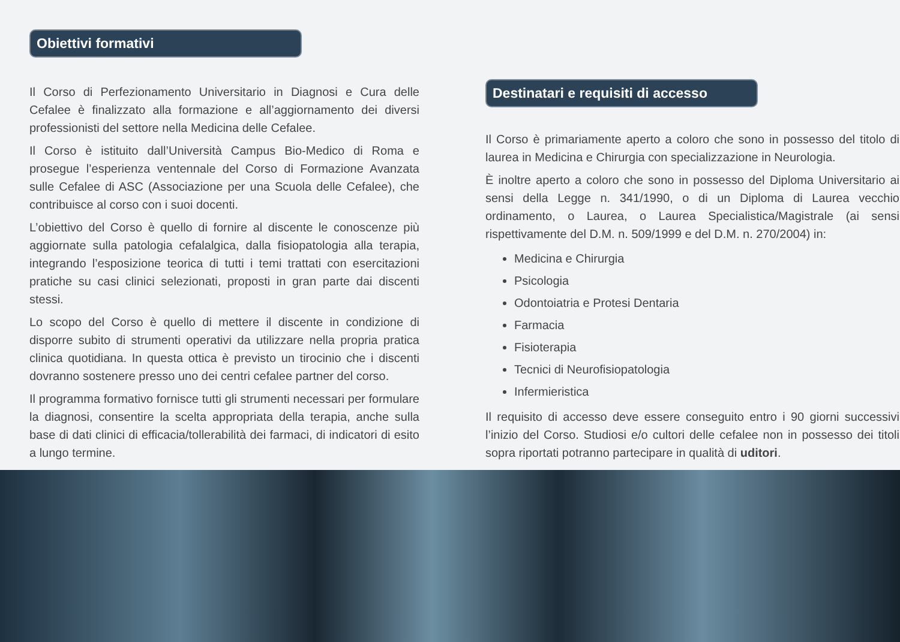Obiettivi formativi
Il Corso di Perfezionamento Universitario in Diagnosi e Cura delle Cefalee è finalizzato alla formazione e all’aggiornamento dei diversi professionisti del settore nella Medicina delle Cefalee.
Il Corso è istituito dall’Università Campus Bio-Medico di Roma e prosegue l’esperienza ventennale del Corso di Formazione Avanzata sulle Cefalee di ASC (Associazione per una Scuola delle Cefalee), che contribuisce al corso con i suoi docenti.
L’obiettivo del Corso è quello di fornire al discente le conoscenze più aggiornate sulla patologia cefalalgica, dalla fisiopatologia alla terapia, integrando l’esposizione teorica di tutti i temi trattati con esercitazioni pratiche su casi clinici selezionati, proposti in gran parte dai discenti stessi.
Lo scopo del Corso è quello di mettere il discente in condizione di disporre subito di strumenti operativi da utilizzare nella propria pratica clinica quotidiana. In questa ottica è previsto un tirocinio che i discenti dovranno sostenere presso uno dei centri cefalee partner del corso.
Il programma formativo fornisce tutti gli strumenti necessari per formulare la diagnosi, consentire la scelta appropriata della terapia, anche sulla base di dati clinici di efficacia/tollerabilità dei farmaci, di indicatori di esito a lungo termine.
Destinatari e requisiti di accesso
Il Corso è primariamente aperto a coloro che sono in possesso del titolo di laurea in Medicina e Chirurgia con specializzazione in Neurologia.
È inoltre aperto a coloro che sono in possesso del Diploma Universitario ai sensi della Legge n. 341/1990, o di un Diploma di Laurea vecchio ordinamento, o Laurea, o Laurea Specialistica/Magistrale (ai sensi rispettivamente del D.M. n. 509/1999 e del D.M. n. 270/2004) in:
Medicina e Chirurgia
Psicologia
Odontoiatria e Protesi Dentaria
Farmacia
Fisioterapia
Tecnici di Neurofisiopatologia
Infermieristica
Il requisito di accesso deve essere conseguito entro i 90 giorni successivi l’inizio del Corso. Studiosi e/o cultori delle cefalee non in possesso dei titoli sopra riportati potranno partecipare in qualità di uditori.